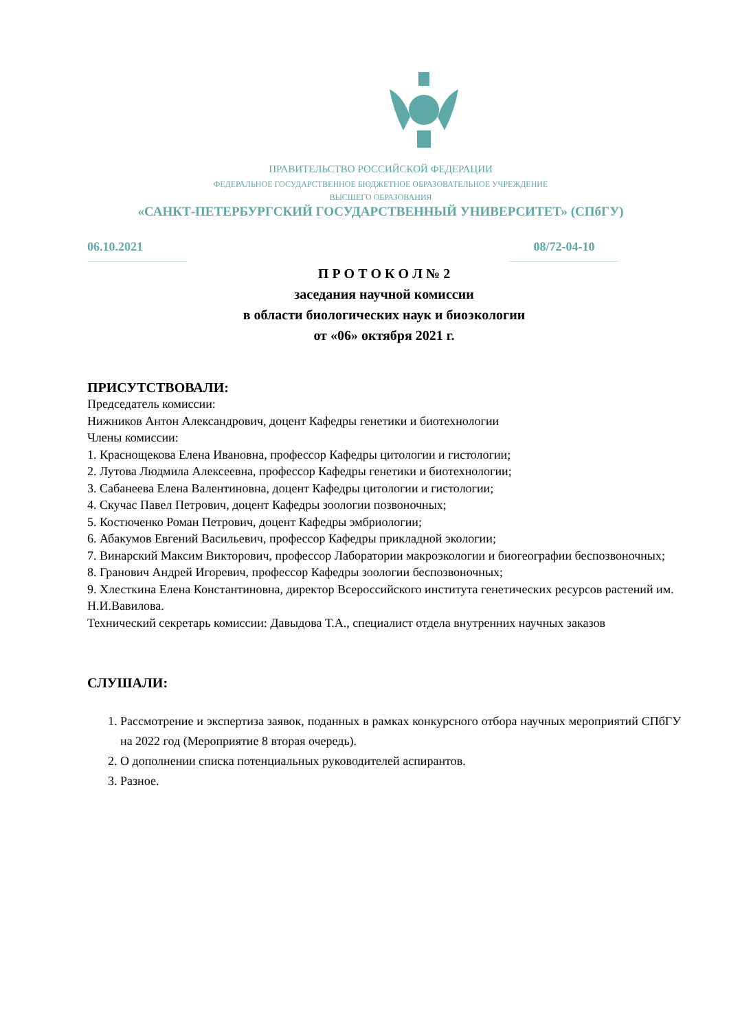ПРАВИТЕЛЬСТВО РОССИЙСКОЙ ФЕДЕРАЦИИ
ФЕДЕРАЛЬНОЕ ГОСУДАРСТВЕННОЕ БЮДЖЕТНОЕ ОБРАЗОВАТЕЛЬНОЕ УЧРЕЖДЕНИЕ
ВЫСШЕГО ОБРАЗОВАНИЯ
«САНКТ-ПЕТЕРБУРГСКИЙ ГОСУДАРСТВЕННЫЙ УНИВЕРСИТЕТ» (СПбГУ)
06.10.2021 08/72-04-10
П Р О Т О К О Л № 2
заседания научной комиссии
в области биологических наук и биоэкологии
от «06» октября 2021 г.
ПРИСУТСТВОВАЛИ:
Председатель комиссии:
Нижников Антон Александрович, доцент Кафедры генетики и биотехнологии
Члены комиссии:
1. Краснощекова Елена Ивановна, профессор Кафедры цитологии и гистологии;
2. Лутова Людмила Алексеевна, профессор Кафедры генетики и биотехнологии;
3. Сабанеева Елена Валентиновна, доцент Кафедры цитологии и гистологии;
4. Скучас Павел Петрович, доцент Кафедры зоологии позвоночных;
5. Костюченко Роман Петрович, доцент Кафедры эмбриологии;
6. Абакумов Евгений Васильевич, профессор Кафедры прикладной экологии;
7. Винарский Максим Викторович, профессор Лаборатории макроэкологии и биогеографии беспозвоночных;
8. Гранович Андрей Игоревич, профессор Кафедры зоологии беспозвоночных;
9. Хлесткина Елена Константиновна, директор Всероссийского института генетических ресурсов растений им. Н.И.Вавилова.
Технический секретарь комиссии: Давыдова Т.А., специалист отдела внутренних научных заказов
СЛУШАЛИ:
1. Рассмотрение и экспертиза заявок, поданных в рамках конкурсного отбора научных мероприятий СПбГУ на 2022 год (Мероприятие 8 вторая очередь).
2. О дополнении списка потенциальных руководителей аспирантов.
3. Разное.